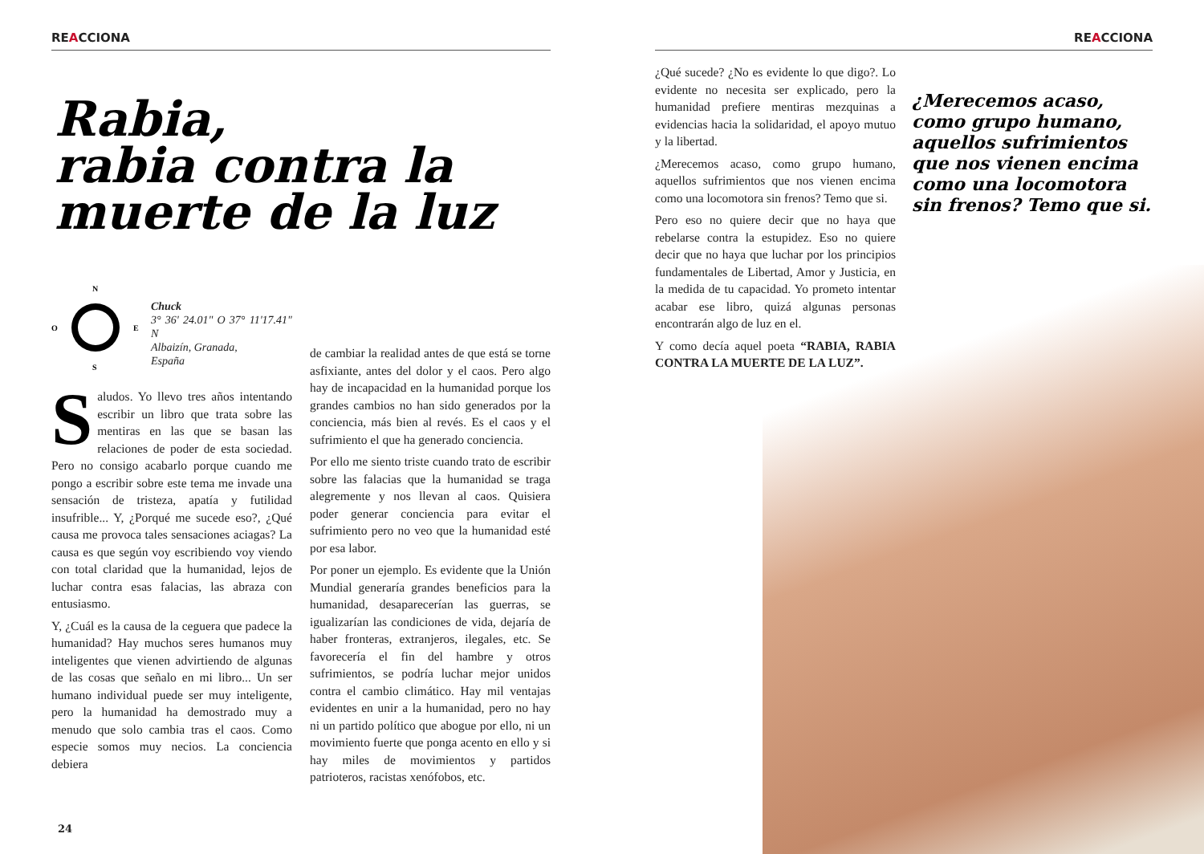REACCIONA
Rabia,
rabia contra la
muerte de la luz
N
S
O
E
Chuck
3° 36' 24.01" O 37° 11'17.41" N
Albaizín, Granada,
España
Saludos. Yo llevo tres años intentando escribir un libro que trata sobre las mentiras en las que se basan las relaciones de poder de esta sociedad. Pero no consigo acabarlo porque cuando me pongo a escribir sobre este tema me invade una sensación de tristeza, apatía y futilidad insufrible... Y, ¿Porqué me sucede eso?, ¿Qué causa me provoca tales sensaciones aciagas? La causa es que según voy escribiendo voy viendo con total claridad que la humanidad, lejos de luchar contra esas falacias, las abraza con entusiasmo.
Y, ¿Cuál es la causa de la ceguera que padece la humanidad? Hay muchos seres humanos muy inteligentes que vienen advirtiendo de algunas de las cosas que señalo en mi libro... Un ser humano individual puede ser muy inteligente, pero la humanidad ha demostrado muy a menudo que solo cambia tras el caos. Como especie somos muy necios. La conciencia debiera
de cambiar la realidad antes de que está se torne asfixiante, antes del dolor y el caos. Pero algo hay de incapacidad en la humanidad porque los grandes cambios no han sido generados por la conciencia, más bien al revés. Es el caos y el sufrimiento el que ha generado conciencia.
Por ello me siento triste cuando trato de escribir sobre las falacias que la humanidad se traga alegremente y nos llevan al caos. Quisiera poder generar conciencia para evitar el sufrimiento pero no veo que la humanidad esté por esa labor.
Por poner un ejemplo. Es evidente que la Unión Mundial generaría grandes beneficios para la humanidad, desaparecerían las guerras, se igualizarían las condiciones de vida, dejaría de haber fronteras, extranjeros, ilegales, etc. Se favorecería el fin del hambre y otros sufrimientos, se podría luchar mejor unidos contra el cambio climático. Hay mil ventajas evidentes en unir a la humanidad, pero no hay ni un partido político que abogue por ello, ni un movimiento fuerte que ponga acento en ello y si hay miles de movimientos y partidos patrioteros, racistas xenófobos, etc.
24
REACCIONA
¿Qué sucede? ¿No es evidente lo que digo?. Lo evidente no necesita ser explicado, pero la humanidad prefiere mentiras mezquinas a evidencias hacia la solidaridad, el apoyo mutuo y la libertad.
¿Merecemos acaso, como grupo humano, aquellos sufrimientos que nos vienen encima como una locomotora sin frenos? Temo que si.
Pero eso no quiere decir que no haya que rebelarse contra la estupidez. Eso no quiere decir que no haya que luchar por los principios fundamentales de Libertad, Amor y Justicia, en la medida de tu capacidad. Yo prometo intentar acabar ese libro, quizá algunas personas encontrarán algo de luz en el.
Y como decía aquel poeta “RABIA, RABIA CONTRA LA MUERTE DE LA LUZ”.
¿Merecemos acaso, como grupo humano, aquellos sufrimientos que nos vienen encima como una locomotora sin frenos? Temo que si.